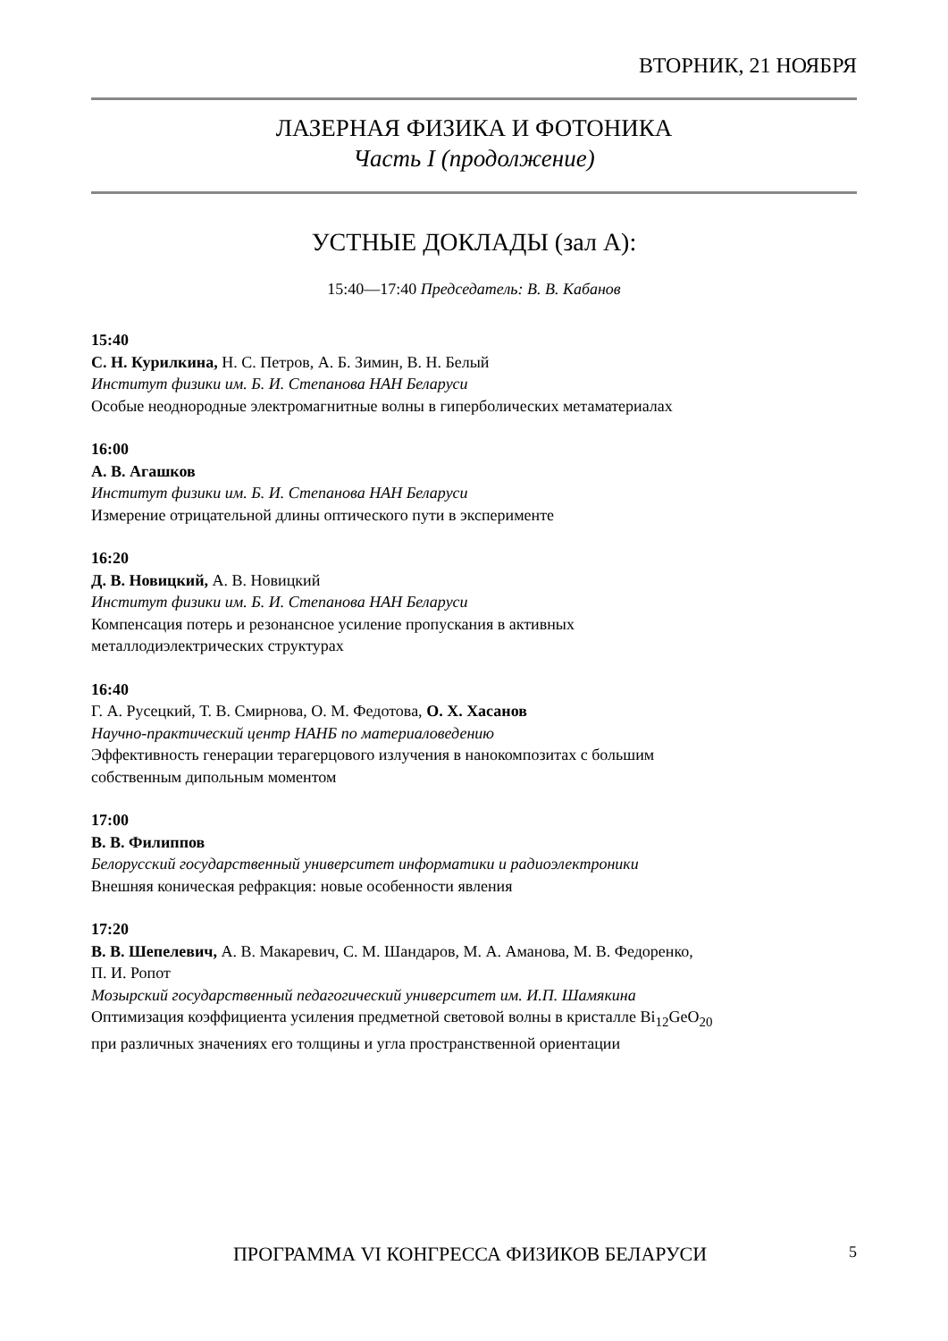ВТОРНИК, 21 НОЯБРЯ
ЛАЗЕРНАЯ ФИЗИКА И ФОТОНИКА
Часть I (продолжение)
УСТНЫЕ ДОКЛАДЫ (зал А):
15:40—17:40 Председатель: В. В. Кабанов
15:40
С. Н. Курилкина, Н. С. Петров, А. Б. Зимин, В. Н. Белый
Институт физики им. Б. И. Степанова НАН Беларуси
Особые неоднородные электромагнитные волны в гиперболических метаматериалах
16:00
А. В. Агашков
Институт физики им. Б. И. Степанова НАН Беларуси
Измерение отрицательной длины оптического пути в эксперименте
16:20
Д. В. Новицкий, А. В. Новицкий
Институт физики им. Б. И. Степанова НАН Беларуси
Компенсация потерь и резонансное усиление пропускания в активных
металлодиэлектрических структурах
16:40
Г. А. Русецкий, Т. В. Смирнова, О. М. Федотова, О. Х. Хасанов
Научно-практический центр НАНБ по материаловедению
Эффективность генерации терагерцового излучения в нанокомпозитах с большим
собственным дипольным моментом
17:00
В. В. Филиппов
Белорусский государственный университет информатики и радиоэлектроники
Внешняя коническая рефракция: новые особенности явления
17:20
В. В. Шепелевич, А. В. Макаревич, С. М. Шандаров, М. А. Аманова, М. В. Федоренко,
П. И. Ропот
Мозырский государственный педагогический университет им. И.П. Шамякина
Оптимизация коэффициента усиления предметной световой волны в кристалле Bi<sub>12</sub>GeO<sub>20</sub>
при различных значениях его толщины и угла пространственной ориентации
ПРОГРАММА VI КОНГРЕССА ФИЗИКОВ БЕЛАРУСИ 5